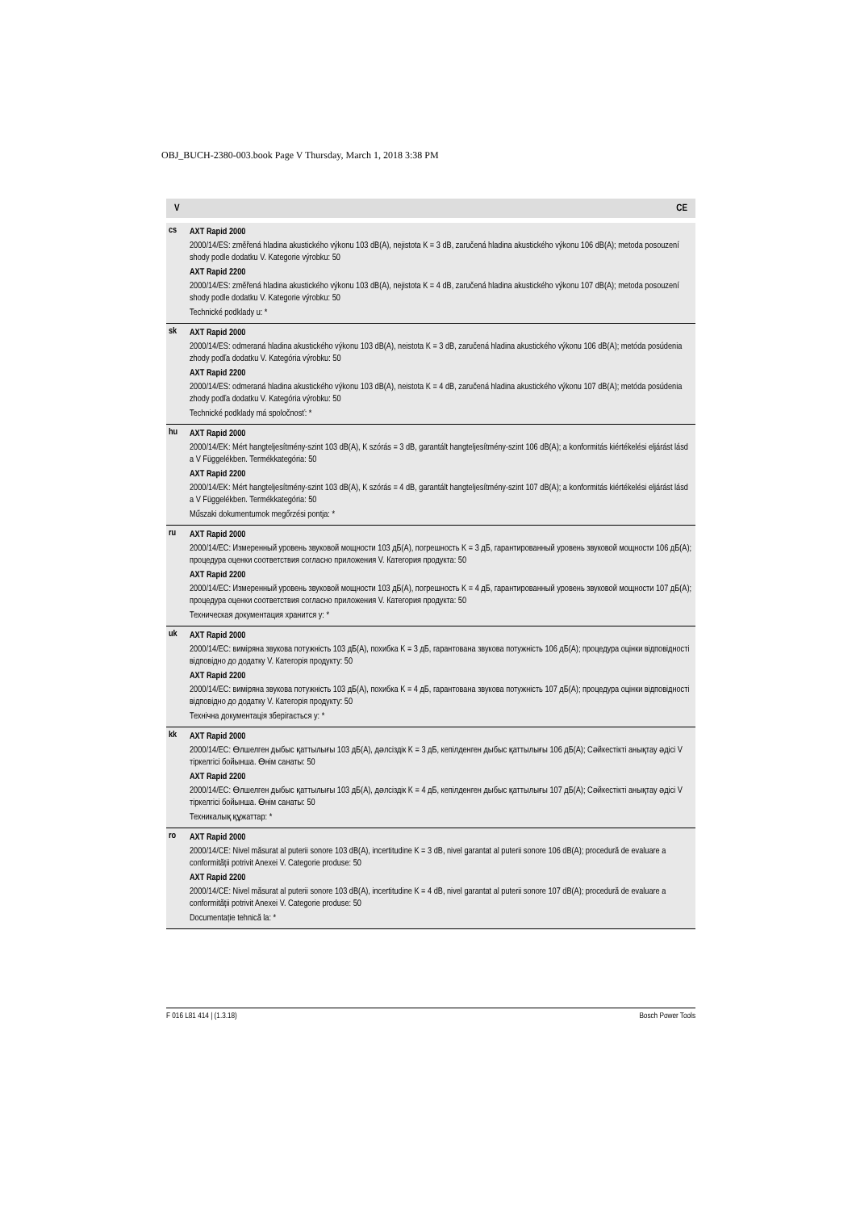OBJ_BUCH-2380-003.book Page V Thursday, March 1, 2018 3:38 PM
V CE
| cs | AXT Rapid 2000 2000/14/ES: změřená hladina akustického výkonu 103 dB(A), nejistota K = 3 dB, zaručená hladina akustického výkonu 106 dB(A); metoda posouzení shody podle dodatku V. Kategorie výrobku: 50 AXT Rapid 2200 2000/14/ES: změřená hladina akustického výkonu 103 dB(A), nejistota K = 4 dB, zaručená hladina akustického výkonu 107 dB(A); metoda posouzení shody podle dodatku V. Kategorie výrobku: 50 Technické podklady u: * |
| sk | AXT Rapid 2000 2000/14/ES: odmeraná hladina akustického výkonu 103 dB(A), neistota K = 3 dB, zaručená hladina akustického výkonu 106 dB(A); metóda posúdenia zhody podľa dodatku V. Kategória výrobku: 50 AXT Rapid 2200 2000/14/ES: odmeraná hladina akustického výkonu 103 dB(A), neistota K = 4 dB, zaručená hladina akustického výkonu 107 dB(A); metóda posúdenia zhody podľa dodatku V. Kategória výrobku: 50 Technické podklady má spoločnosť: * |
| hu | AXT Rapid 2000 2000/14/EK: Mért hangteljesítmény-szint 103 dB(A), K szórás = 3 dB, garantált hangteljesítmény-szint 106 dB(A); a konformitás kiértékelési eljárást lásd a V Függelékben. Termékkategória: 50 AXT Rapid 2200 2000/14/EK: Mért hangteljesítmény-szint 103 dB(A), K szórás = 4 dB, garantált hangteljesítmény-szint 107 dB(A); a konformitás kiértékelési eljárást lásd a V Függelékben. Termékkategória: 50 Műszaki dokumentumok megőrzési pontja: * |
| ru | AXT Rapid 2000 2000/14/ЕС: Измеренный уровень звуковой мощности 103 дБ(А), погрешность K = 3 дБ, гарантированный уровень звуковой мощности 106 дБ(А); процедура оценки соответствия согласно приложения V. Категория продукта: 50 AXT Rapid 2200 2000/14/ЕС: Измеренный уровень звуковой мощности 103 дБ(А), погрешность K = 4 дБ, гарантированный уровень звуковой мощности 107 дБ(А); процедура оценки соответствия согласно приложения V. Категория продукта: 50 Техническая документация хранится у: * |
| uk | AXT Rapid 2000 2000/14/ЕС: виміряна звукова потужність 103 дБ(А), похибка K = 3 дБ, гарантована звукова потужність 106 дБ(А); процедура оцінки відповідності відповідно до додатку V. Категорія продукту: 50 AXT Rapid 2200 2000/14/ЕС: виміряна звукова потужність 103 дБ(А), похибка K = 4 дБ, гарантована звукова потужність 107 дБ(А); процедура оцінки відповідності відповідно до додатку V. Категорія продукту: 50 Технічна документація зберігається у: * |
| kk | AXT Rapid 2000 2000/14/ЕС: Өлшелген дыбыс қаттылығы 103 дБ(А), дәлсіздік K = 3 дБ, кепілденген дыбыс қаттылығы 106 дБ(А); Сәйкестікті анықтау әдісі V тіркелгісі бойынша. Өнім санаты: 50 AXT Rapid 2200 2000/14/ЕС: Өлшелген дыбыс қаттылығы 103 дБ(А), дәлсіздік K = 4 дБ, кепілденген дыбыс қаттылығы 107 дБ(А); Сәйкестікті анықтау әдісі V тіркелгісі бойынша. Өнім санаты: 50 Техникалық құжаттар: * |
| ro | AXT Rapid 2000 2000/14/CE: Nivel măsurat al puterii sonore 103 dB(A), incertitudine K = 3 dB, nivel garantat al puterii sonore 106 dB(A); procedură de evaluare a conformității potrivit Anexei V. Categorie produse: 50 AXT Rapid 2200 2000/14/CE: Nivel măsurat al puterii sonore 103 dB(A), incertitudine K = 4 dB, nivel garantat al puterii sonore 107 dB(A); procedură de evaluare a conformității potrivit Anexei V. Categorie produse: 50 Documentație tehnică la: * |
F 016 L81 414 | (1.3.18) Bosch Power Tools